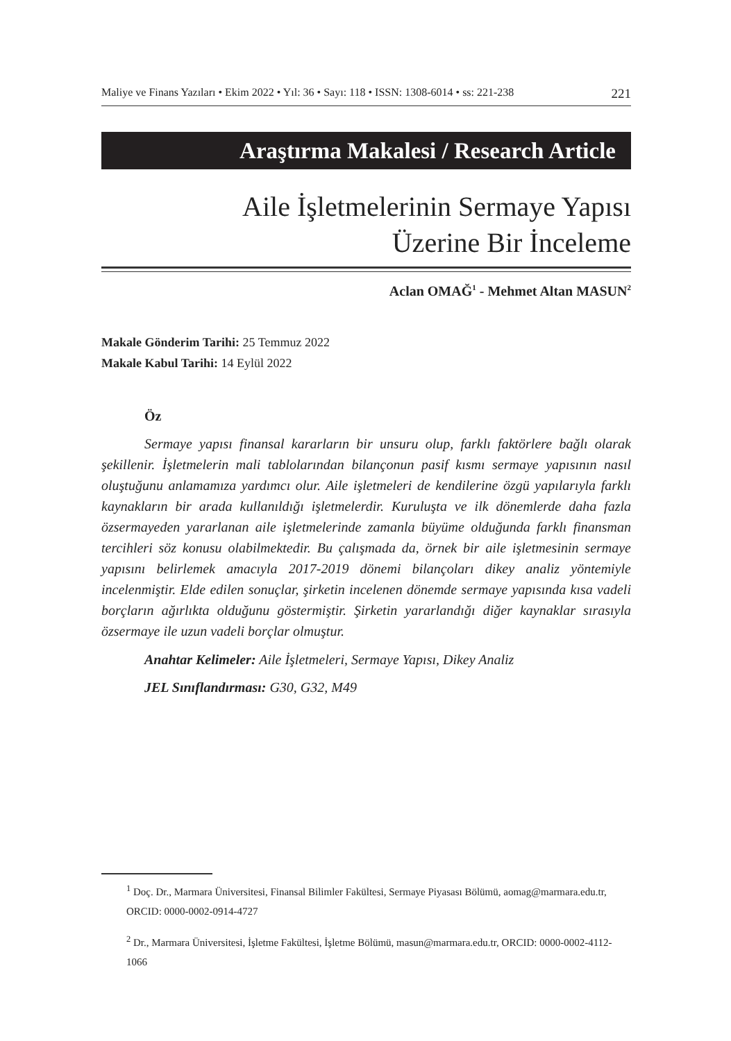Maliye ve Finans Yazıları • Ekim 2022 • Yıl: 36 • Sayı: 118 • ISSN: 1308-6014 • ss: 221-238 221
Araştırma Makalesi / Research Article
Aile İşletmelerinin Sermaye Yapısı
Üzerine Bir İnceleme
Aclan OMAĞ<sup>1</sup> - Mehmet Altan MASUN<sup>2</sup>
Makale Gönderim Tarihi: 25 Temmuz 2022
Makale Kabul Tarihi: 14 Eylül 2022
Öz
Sermaye yapısı finansal kararların bir unsuru olup, farklı faktörlere bağlı olarak şekillenir. İşletmelerin mali tablolarından bilançonun pasif kısmı sermaye yapısının nasıl oluştuğunu anlamamıza yardımcı olur. Aile işletmeleri de kendilerine özgü yapılarıyla farklı kaynakların bir arada kullanıldığı işletmelerdir. Kuruluşta ve ilk dönemlerde daha fazla özsermayeden yararlanan aile işletmelerinde zamanla büyüme olduğunda farklı finansman tercihleri söz konusu olabilmektedir. Bu çalışmada da, örnek bir aile işletmesinin sermaye yapısını belirlemek amacıyla 2017-2019 dönemi bilançoları dikey analiz yöntemiyle incelenmiştir. Elde edilen sonuçlar, şirketin incelenen dönemde sermaye yapısında kısa vadeli borçların ağırlıkta olduğunu göstermiştir. Şirketin yararlandığı diğer kaynaklar sırasıyla özsermaye ile uzun vadeli borçlar olmuştur.
Anahtar Kelimeler: Aile İşletmeleri, Sermaye Yapısı, Dikey Analiz
JEL Sınıflandırması: G30, G32, M49
<sup>1</sup> Doç. Dr., Marmara Üniversitesi, Finansal Bilimler Fakültesi, Sermaye Piyasası Bölümü, aomag@marmara.edu.tr, ORCID: 0000-0002-0914-4727
<sup>2</sup> Dr., Marmara Üniversitesi, İşletme Fakültesi, İşletme Bölümü, masun@marmara.edu.tr, ORCID: 0000-0002-4112-1066